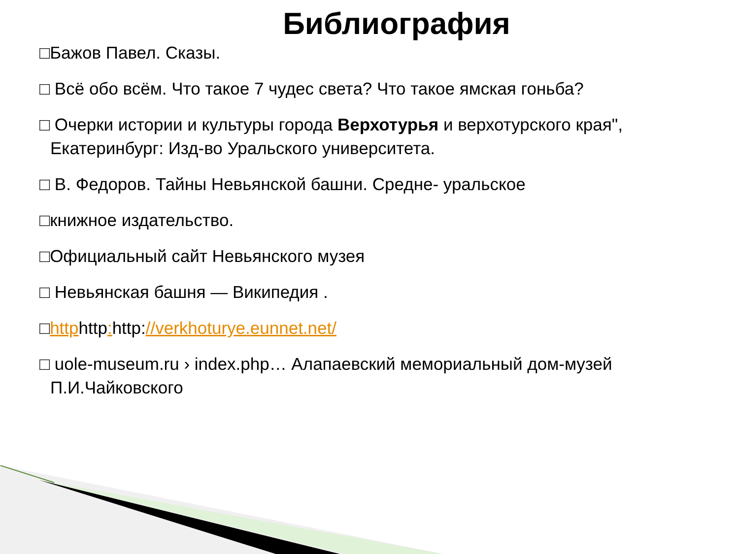Библиография
□Бажов Павел. Сказы.
□ Всё обо всём. Что такое 7 чудес света? Что такое ямская гоньба?
□ Очерки истории и культуры города Верхотурья и верхотурского края", Екатеринбург: Изд-во Уральского университета.
□ В. Федоров. Тайны Невьянской башни. Средне- уральское
□книжное издательство.
□Официальный сайт Невьянского музея
□ Невьянская башня — Википедия .
□httphttp: http://verkhoturye.eunnet.net/
□ uole-museum.ru › index.php… Алапаевский мемориальный дом-музей П.И.Чайковского